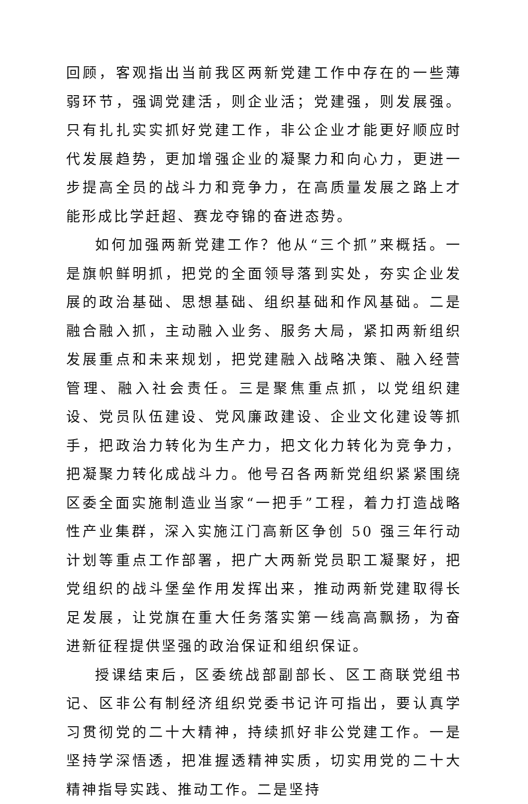回顾，客观指出当前我区两新党建工作中存在的一些薄弱环节，强调党建活，则企业活；党建强，则发展强。只有扎扎实实抓好党建工作，非公企业才能更好顺应时代发展趋势，更加增强企业的凝聚力和向心力，更进一步提高全员的战斗力和竞争力，在高质量发展之路上才能形成比学赶超、赛龙夺锦的奋进态势。
如何加强两新党建工作？他从“三个抓”来概括。一是旗帜鲜明抓，把党的全面领导落到实处，夯实企业发展的政治基础、思想基础、组织基础和作风基础。二是融合融入抓，主动融入业务、服务大局，紧扣两新组织发展重点和未来规划，把党建融入战略决策、融入经营管理、融入社会责任。三是聚焦重点抓，以党组织建设、党员队伍建设、党风廉政建设、企业文化建设等抓手，把政治力转化为生产力，把文化力转化为竞争力，把凝聚力转化成战斗力。他号召各两新党组织紧紧围绕区委全面实施制造业当家“一把手”工程，着力打造战略性产业集群，深入实施江门高新区争创 50 强三年行动计划等重点工作部署，把广大两新党员职工凝聚好，把党组织的战斗堡垒作用发挥出来，推动两新党建取得长足发展，让党旗在重大任务落实第一线高高飘扬，为奋进新征程提供坚强的政治保证和组织保证。
授课结束后，区委统战部副部长、区工商联党组书记、区非公有制经济组织党委书记许可指出，要认真学习贯彻党的二十大精神，持续抓好非公党建工作。一是坚持学深悟透，把准握透精神实质，切实用党的二十大精神指导实践、推动工作。二是坚持